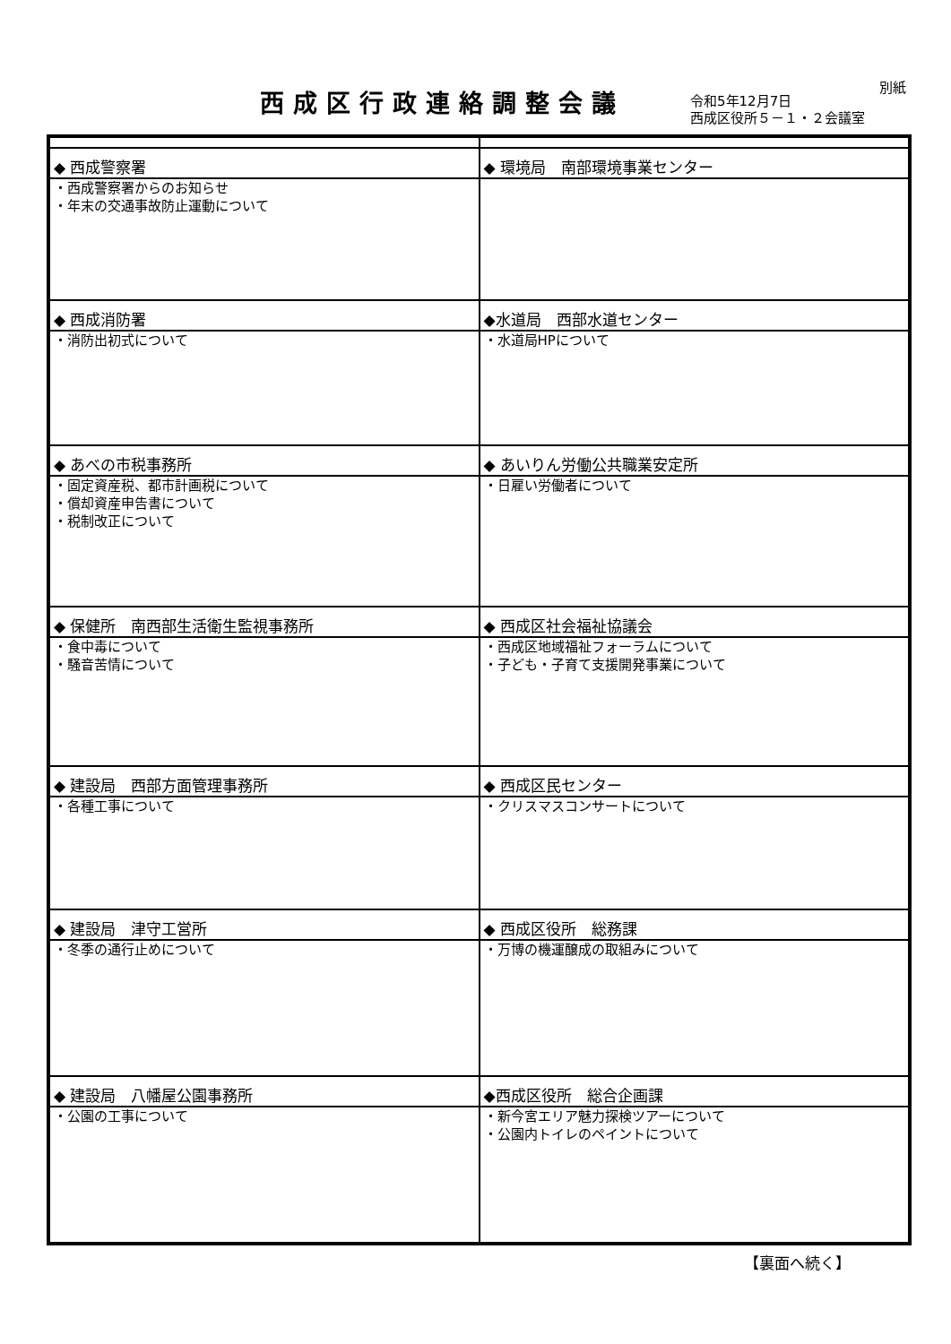西成区行政連絡調整会議
令和5年12月7日
西成区役所５－１・２会議室
別紙
| ◆ 西成警察署 | ◆ 環境局 南部環境事業センター |
| ・西成警察署からのお知らせ ・年末の交通事故防止運動について | |
| ◆ 西成消防署 | ◆水道局 西部水道センター |
| ・消防出初式について | ・水道局HPについて |
| ◆ あべの市税事務所 | ◆ あいりん労働公共職業安定所 |
| ・固定資産税、都市計画税について ・償却資産申告書について ・税制改正について | ・日雇い労働者について |
| ◆ 保健所 南西部生活衛生監視事務所 | ◆ 西成区社会福祉協議会 |
| ・食中毒について ・騒音苦情について | ・西成区地域福祉フォーラムについて ・子ども・子育て支援開発事業について |
| ◆ 建設局 西部方面管理事務所 | ◆ 西成区民センター |
| ・各種工事について | ・クリスマスコンサートについて |
| ◆ 建設局 津守工営所 | ◆ 西成区役所 総務課 |
| ・冬季の通行止めについて | ・万博の機運醸成の取組みについて |
| ◆ 建設局 八幡屋公園事務所 | ◆西成区役所 総合企画課 |
| ・公園の工事について | ・新今宮エリア魅力探検ツアーについて ・公園内トイレのペイントについて |
【裏面へ続く】